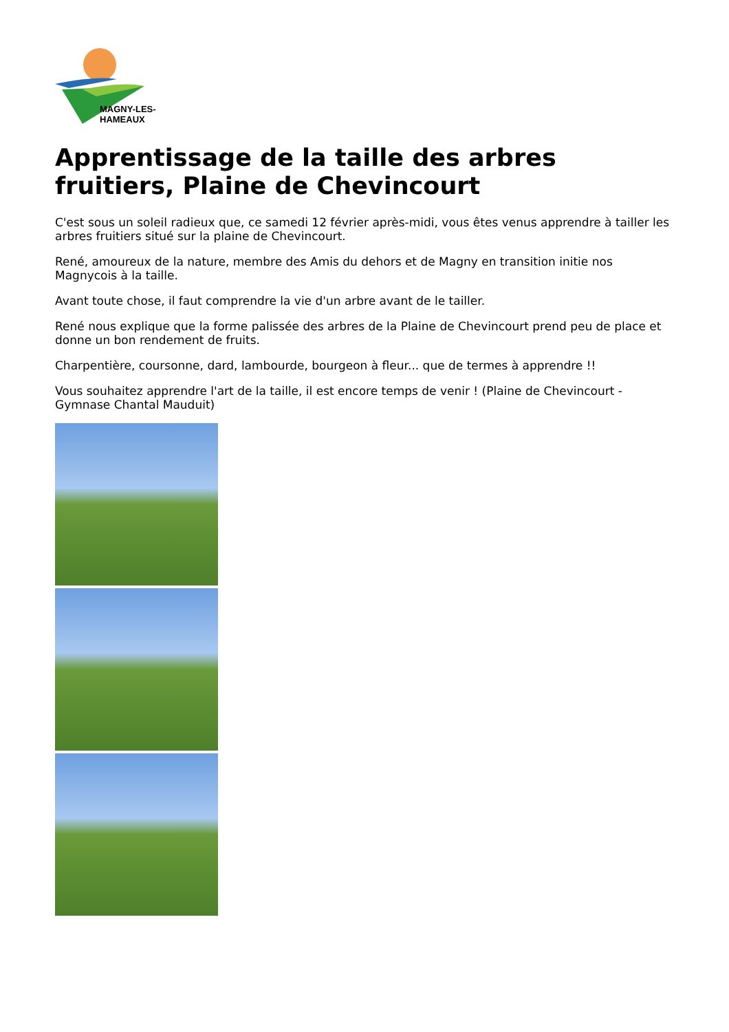MAGNY-LES-HAMEAUX
Apprentissage de la taille des arbres fruitiers, Plaine de Chevincourt
C'est sous un soleil radieux que, ce samedi 12 février après-midi, vous êtes venus apprendre à tailler les arbres fruitiers situé sur la plaine de Chevincourt.
René, amoureux de la nature, membre des Amis du dehors et de Magny en transition initie nos Magnycois à la taille.
Avant toute chose, il faut comprendre la vie d'un arbre avant de le tailler.
René nous explique que la forme palissée des arbres de la Plaine de Chevincourt prend peu de place et donne un bon rendement de fruits.
Charpentière, coursonne, dard, lambourde, bourgeon à fleur... que de termes à apprendre !!
Vous souhaitez apprendre l'art de la taille, il est encore temps de venir ! (Plaine de Chevincourt - Gymnase Chantal Mauduit)